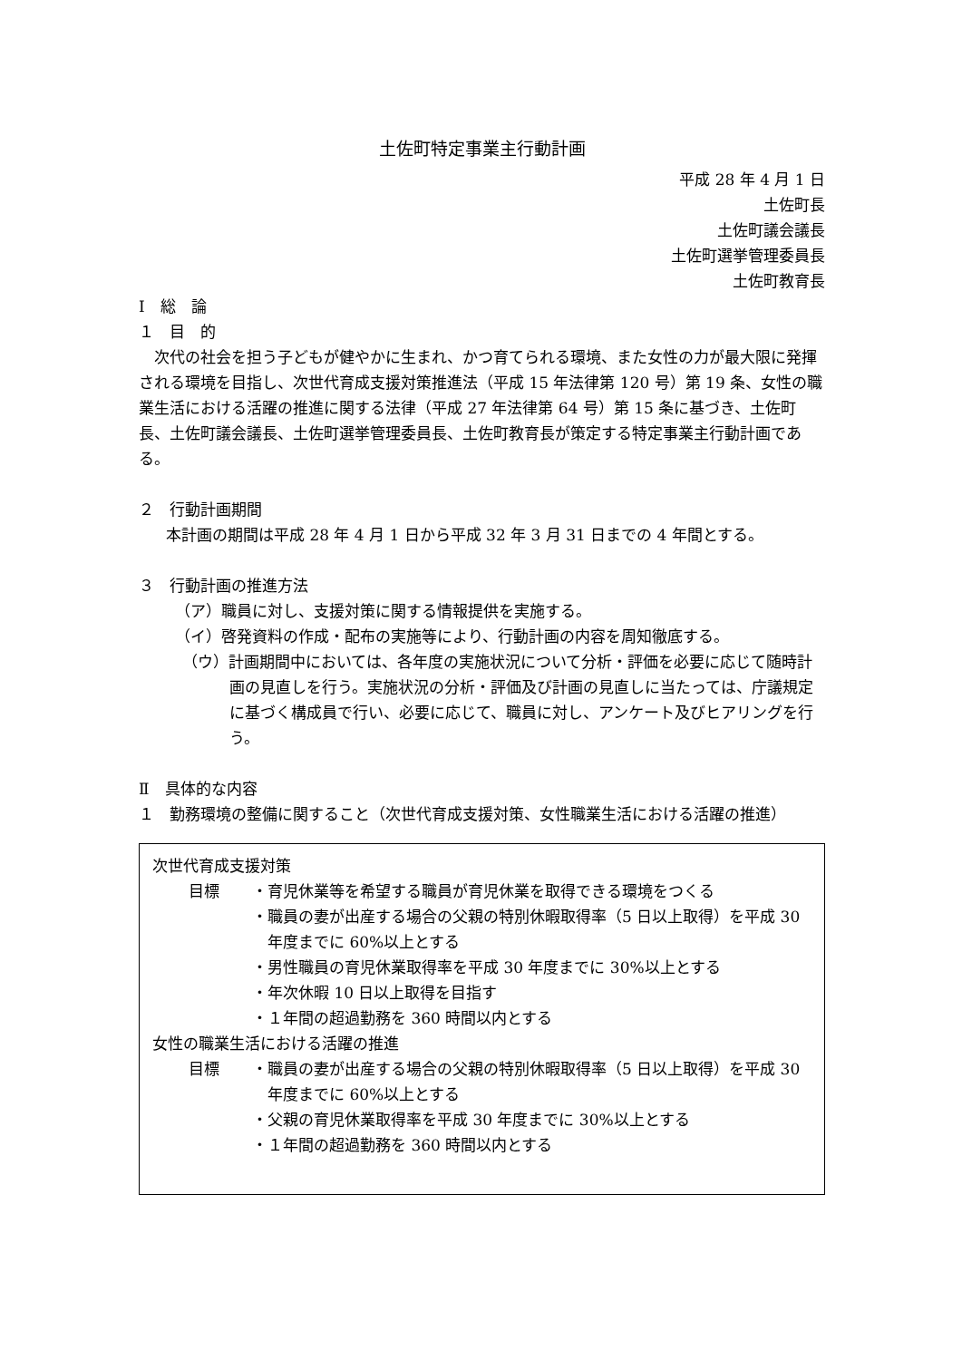土佐町特定事業主行動計画
平成 28 年 4 月 1 日
土佐町長
土佐町議会議長
土佐町選挙管理委員長
土佐町教育長
Ⅰ　総　論
１　目　的
次代の社会を担う子どもが健やかに生まれ、かつ育てられる環境、また女性の力が最大限に発揮される環境を目指し、次世代育成支援対策推進法（平成 15 年法律第 120 号）第 19 条、女性の職業生活における活躍の推進に関する法律（平成 27 年法律第 64 号）第 15 条に基づき、土佐町長、土佐町議会議長、土佐町選挙管理委員長、土佐町教育長が策定する特定事業主行動計画である。
２　行動計画期間
本計画の期間は平成 28 年 4 月 1 日から平成 32 年 3 月 31 日までの 4 年間とする。
３　行動計画の推進方法
（ア）職員に対し、支援対策に関する情報提供を実施する。
（イ）啓発資料の作成・配布の実施等により、行動計画の内容を周知徹底する。
（ウ）計画期間中においては、各年度の実施状況について分析・評価を必要に応じて随時計画の見直しを行う。実施状況の分析・評価及び計画の見直しに当たっては、庁議規定に基づく構成員で行い、必要に応じて、職員に対し、アンケート及びヒアリングを行う。
Ⅱ　具体的な内容
１　勤務環境の整備に関すること（次世代育成支援対策、女性職業生活における活躍の推進）
次世代育成支援対策
目標 ・育児休業等を希望する職員が育児休業を取得できる環境をつくる
・職員の妻が出産する場合の父親の特別休暇取得率（5 日以上取得）を平成 30 年度までに 60%以上とする
・男性職員の育児休業取得率を平成 30 年度までに 30%以上とする
・年次休暇 10 日以上取得を目指す
・１年間の超過勤務を 360 時間以内とする
女性の職業生活における活躍の推進
目標 ・職員の妻が出産する場合の父親の特別休暇取得率（5 日以上取得）を平成 30 年度までに 60%以上とする
・父親の育児休業取得率を平成 30 年度までに 30%以上とする
・１年間の超過勤務を 360 時間以内とする